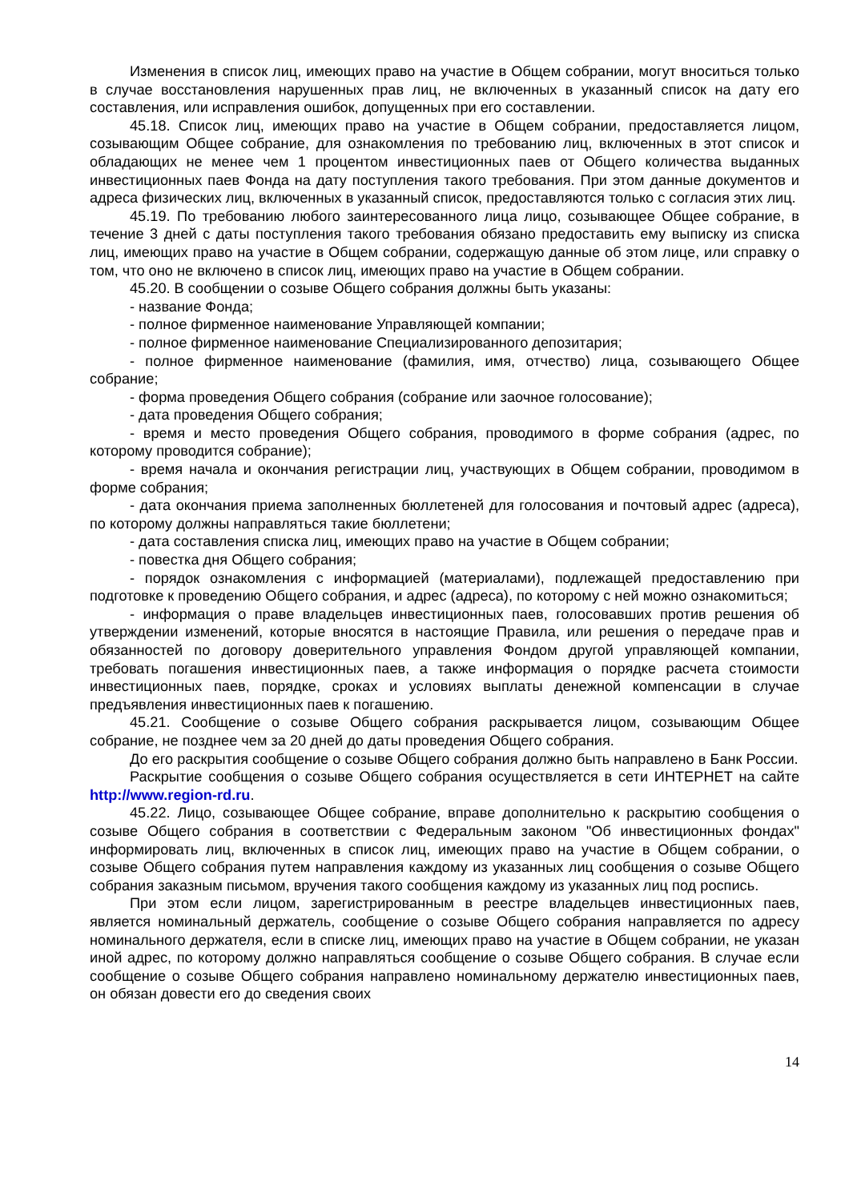Изменения в список лиц, имеющих право на участие в Общем собрании, могут вноситься только в случае восстановления нарушенных прав лиц, не включенных в указанный список на дату его составления, или исправления ошибок, допущенных при его составлении.
45.18. Список лиц, имеющих право на участие в Общем собрании, предоставляется лицом, созывающим Общее собрание, для ознакомления по требованию лиц, включенных в этот список и обладающих не менее чем 1 процентом инвестиционных паев от Общего количества выданных инвестиционных паев Фонда на дату поступления такого требования. При этом данные документов и адреса физических лиц, включенных в указанный список, предоставляются только с согласия этих лиц.
45.19. По требованию любого заинтересованного лица лицо, созывающее Общее собрание, в течение 3 дней с даты поступления такого требования обязано предоставить ему выписку из списка лиц, имеющих право на участие в Общем собрании, содержащую данные об этом лице, или справку о том, что оно не включено в список лиц, имеющих право на участие в Общем собрании.
45.20. В сообщении о созыве Общего собрания должны быть указаны:
- название Фонда;
- полное фирменное наименование Управляющей компании;
- полное фирменное наименование Специализированного депозитария;
- полное фирменное наименование (фамилия, имя, отчество) лица, созывающего Общее собрание;
- форма проведения Общего собрания (собрание или заочное голосование);
- дата проведения Общего собрания;
- время и место проведения Общего собрания, проводимого в форме собрания (адрес, по которому проводится собрание);
- время начала и окончания регистрации лиц, участвующих в Общем собрании, проводимом в форме собрания;
- дата окончания приема заполненных бюллетеней для голосования и почтовый адрес (адреса), по которому должны направляться такие бюллетени;
- дата составления списка лиц, имеющих право на участие в Общем собрании;
- повестка дня Общего собрания;
- порядок ознакомления с информацией (материалами), подлежащей предоставлению при подготовке к проведению Общего собрания, и адрес (адреса), по которому с ней можно ознакомиться;
- информация о праве владельцев инвестиционных паев, голосовавших против решения об утверждении изменений, которые вносятся в настоящие Правила, или решения о передаче прав и обязанностей по договору доверительного управления Фондом другой управляющей компании, требовать погашения инвестиционных паев, а также информация о порядке расчета стоимости инвестиционных паев, порядке, сроках и условиях выплаты денежной компенсации в случае предъявления инвестиционных паев к погашению.
45.21. Сообщение о созыве Общего собрания раскрывается лицом, созывающим Общее собрание, не позднее чем за 20 дней до даты проведения Общего собрания.
До его раскрытия сообщение о созыве Общего собрания должно быть направлено в Банк России.
Раскрытие сообщения о созыве Общего собрания осуществляется в сети ИНТЕРНЕТ на сайте http://www.region-rd.ru.
45.22. Лицо, созывающее Общее собрание, вправе дополнительно к раскрытию сообщения о созыве Общего собрания в соответствии с Федеральным законом "Об инвестиционных фондах" информировать лиц, включенных в список лиц, имеющих право на участие в Общем собрании, о созыве Общего собрания путем направления каждому из указанных лиц сообщения о созыве Общего собрания заказным письмом, вручения такого сообщения каждому из указанных лиц под роспись.
При этом если лицом, зарегистрированным в реестре владельцев инвестиционных паев, является номинальный держатель, сообщение о созыве Общего собрания направляется по адресу номинального держателя, если в списке лиц, имеющих право на участие в Общем собрании, не указан иной адрес, по которому должно направляться сообщение о созыве Общего собрания. В случае если сообщение о созыве Общего собрания направлено номинальному держателю инвестиционных паев, он обязан довести его до сведения своих
14